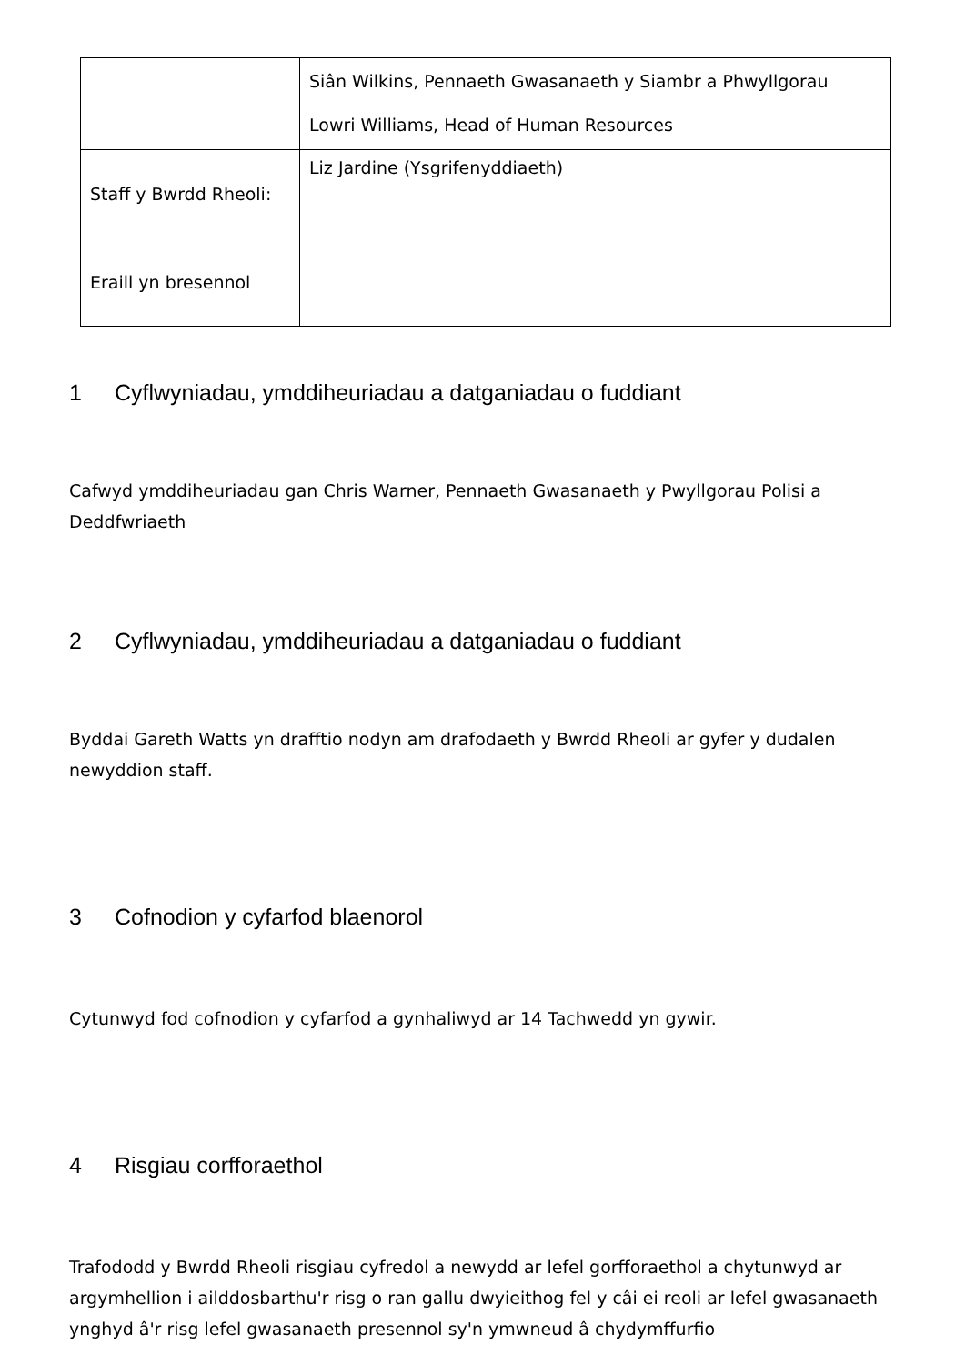| | Siân Wilkins, Pennaeth Gwasanaeth y Siambr a Phwyllgorau Lowri Williams, Head of Human Resources |
| Staff y Bwrdd Rheoli: | Liz Jardine (Ysgrifenyddiaeth) |
| Eraill yn bresennol | |
1 Cyflwyniadau, ymddiheuriadau a datganiadau o fuddiant
Cafwyd ymddiheuriadau gan Chris Warner, Pennaeth Gwasanaeth y Pwyllgorau Polisi a Deddfwriaeth
2 Cyflwyniadau, ymddiheuriadau a datganiadau o fuddiant
Byddai Gareth Watts yn drafftio nodyn am drafodaeth y Bwrdd Rheoli ar gyfer y dudalen newyddion staff.
3 Cofnodion y cyfarfod blaenorol
Cytunwyd fod cofnodion y cyfarfod a gynhaliwyd ar 14 Tachwedd yn gywir.
4 Risgiau corfforaethol
Trafododd y Bwrdd Rheoli risgiau cyfredol a newydd ar lefel gorfforaethol a chytunwyd ar argymhellion i ailddosbarthu'r risg o ran gallu dwyieithog fel y câi ei reoli ar lefel gwasanaeth ynghyd â'r risg lefel gwasanaeth presennol sy'n ymwneud â chydymffurfio